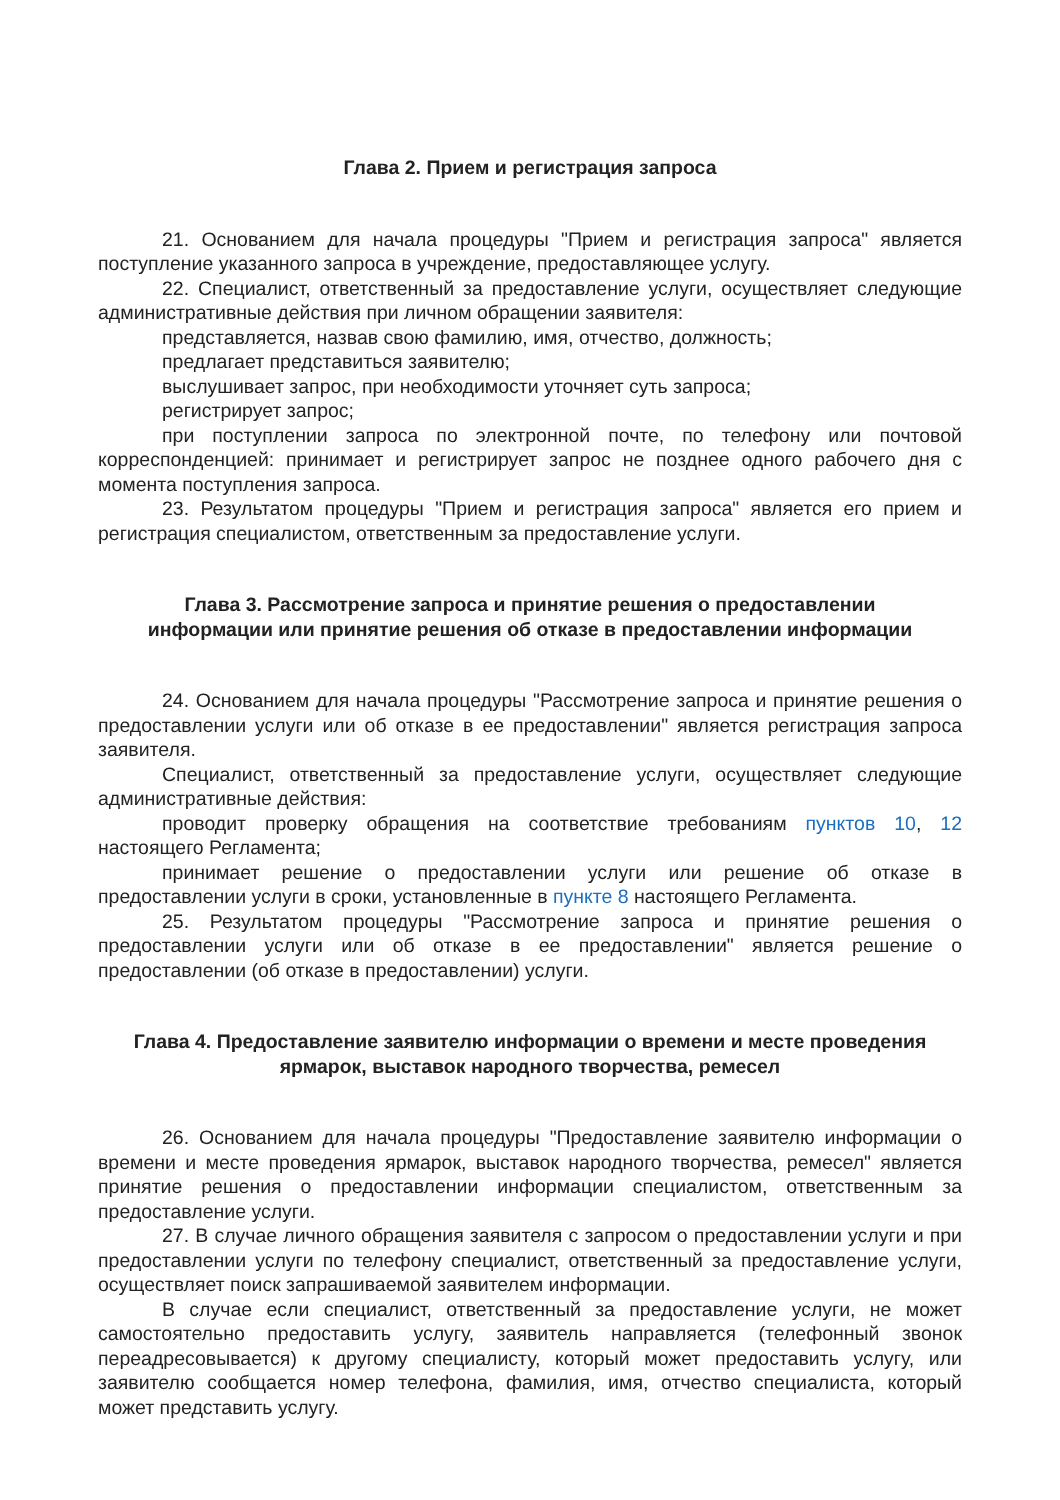Глава 2. Прием и регистрация запроса
21. Основанием для начала процедуры "Прием и регистрация запроса" является поступление указанного запроса в учреждение, предоставляющее услугу.
22. Специалист, ответственный за предоставление услуги, осуществляет следующие административные действия при личном обращении заявителя:
представляется, назвав свою фамилию, имя, отчество, должность;
предлагает представиться заявителю;
выслушивает запрос, при необходимости уточняет суть запроса;
регистрирует запрос;
при поступлении запроса по электронной почте, по телефону или почтовой корреспонденцией: принимает и регистрирует запрос не позднее одного рабочего дня с момента поступления запроса.
23. Результатом процедуры "Прием и регистрация запроса" является его прием и регистрация специалистом, ответственным за предоставление услуги.
Глава 3. Рассмотрение запроса и принятие решения о предоставлении
информации или принятие решения об отказе в предоставлении информации
24. Основанием для начала процедуры "Рассмотрение запроса и принятие решения о предоставлении услуги или об отказе в ее предоставлении" является регистрация запроса заявителя.
Специалист, ответственный за предоставление услуги, осуществляет следующие административные действия:
проводит проверку обращения на соответствие требованиям пунктов 10, 12 настоящего Регламента;
принимает решение о предоставлении услуги или решение об отказе в предоставлении услуги в сроки, установленные в пункте 8 настоящего Регламента.
25. Результатом процедуры "Рассмотрение запроса и принятие решения о предоставлении услуги или об отказе в ее предоставлении" является решение о предоставлении (об отказе в предоставлении) услуги.
Глава 4. Предоставление заявителю информации о времени и месте проведения
ярмарок, выставок народного творчества, ремесел
26. Основанием для начала процедуры "Предоставление заявителю информации о времени и месте проведения ярмарок, выставок народного творчества, ремесел" является принятие решения о предоставлении информации специалистом, ответственным за предоставление услуги.
27. В случае личного обращения заявителя с запросом о предоставлении услуги и при предоставлении услуги по телефону специалист, ответственный за предоставление услуги, осуществляет поиск запрашиваемой заявителем информации.
В случае если специалист, ответственный за предоставление услуги, не может самостоятельно предоставить услугу, заявитель направляется (телефонный звонок переадресовывается) к другому специалисту, который может предоставить услугу, или заявителю сообщается номер телефона, фамилия, имя, отчество специалиста, который может представить услугу.